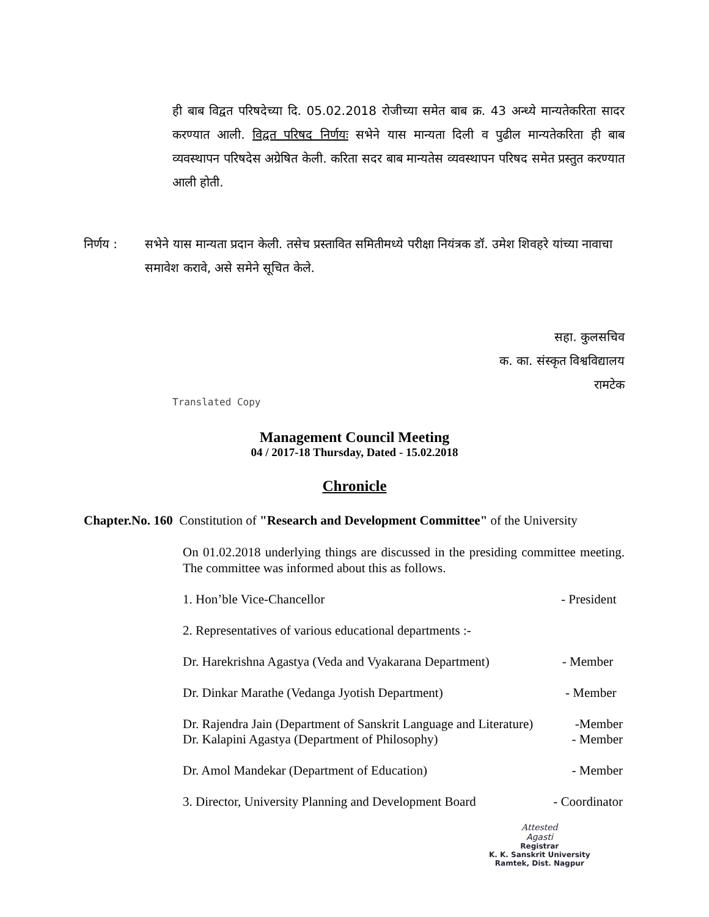ही बाब विद्वत परिषदेच्या दि. 05.02.2018 रोजीच्या समेत बाब क्र. 43 अन्ध्ये मान्यतेकरिता सादर करण्यात आली. विद्वत परिषद निर्णयः सभेने यास मान्यता दिली व पुढील मान्यतेकरिता ही बाब व्यवस्थापन परिषदेस अग्रेषित केली. करिता सदर बाब मान्यतेस व्यवस्थापन परिषद समेत प्रस्तुत करण्यात आली होती.
निर्णय : सभेने यास मान्यता प्रदान केली. तसेच प्रस्तावित समितीमध्ये परीक्षा नियंत्रक डॉ. उमेश शिवहरे यांच्या नावाचा समावेश करावे, असे समेने सूचित केले.
सहा. कुलसचिव
क. का. संस्कृत विश्वविद्यालय
रामटेक
Translated Copy
Management Council Meeting
04 / 2017-18 Thursday, Dated - 15.02.2018
Chronicle
Chapter.No. 160 Constitution of "Research and Development Committee" of the University
On 01.02.2018 underlying things are discussed in the presiding committee meeting. The committee was informed about this as follows.
1. Hon’ble Vice-Chancellor - President
2. Representatives of various educational departments :-
Dr. Harekrishna Agastya (Veda and Vyakarana Department) - Member
Dr. Dinkar Marathe (Vedanga Jyotish Department) - Member
Dr. Rajendra Jain (Department of Sanskrit Language and Literature) -Member
Dr. Kalapini Agastya (Department of Philosophy) - Member
Dr. Amol Mandekar (Department of Education) - Member
3. Director, University Planning and Development Board - Coordinator
Attested
Agasti
Registrar
K. K. Sanskrit University
Ramtek, Dist. Nagpur